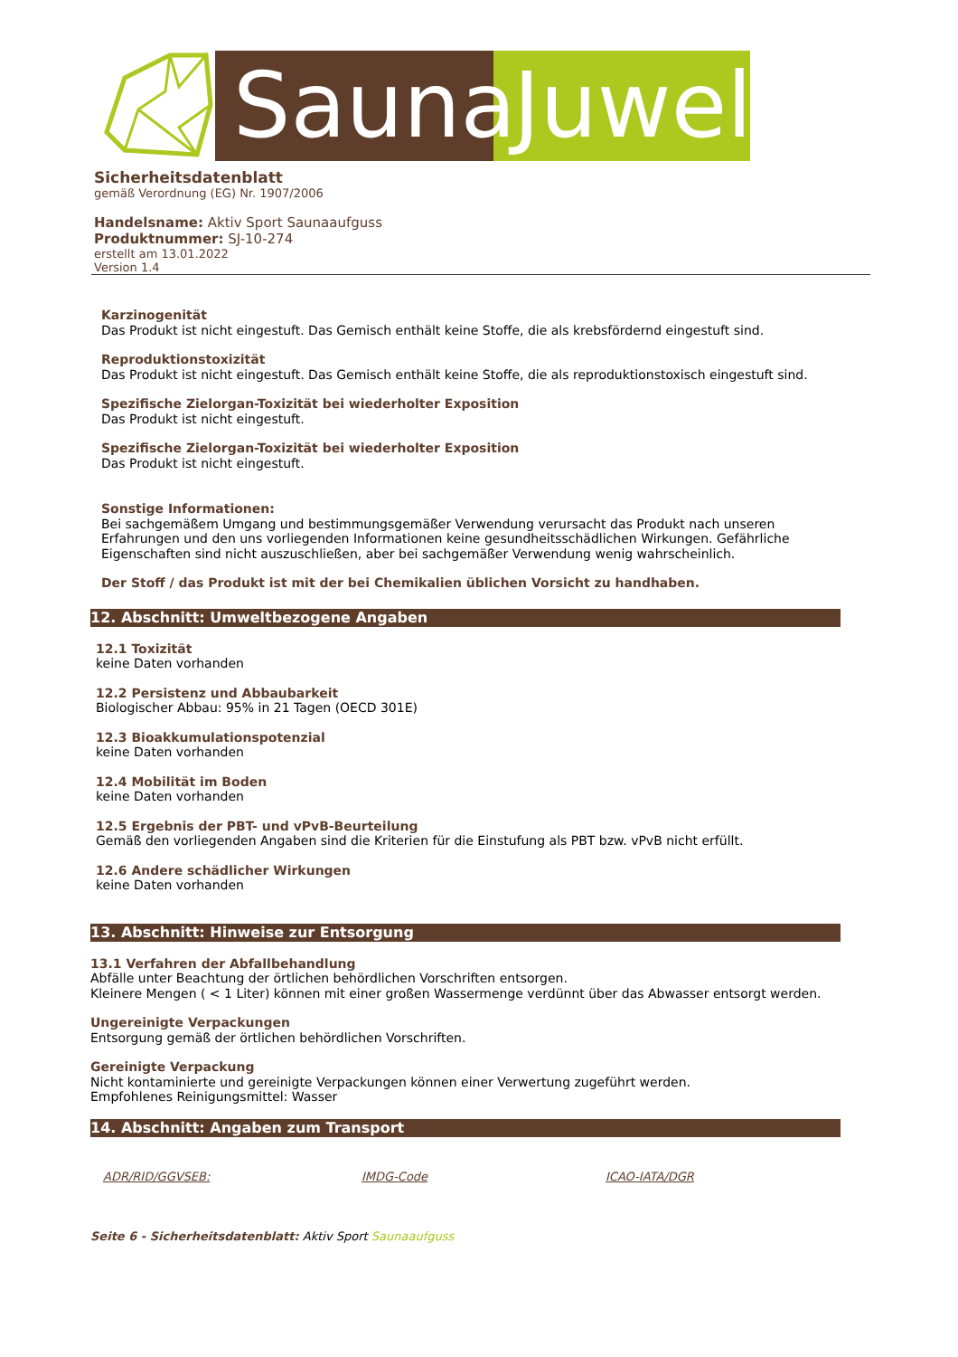Sauna
Juwel
Sicherheitsdatenblatt
gemäß Verordnung (EG) Nr. 1907/2006
Handelsname: Aktiv Sport Saunaaufguss
Produktnummer: SJ-10-274
erstellt am 13.01.2022
Version 1.4
Karzinogenität
Das Produkt ist nicht eingestuft. Das Gemisch enthält keine Stoffe, die als krebsfördernd eingestuft sind.
Reproduktionstoxizität
Das Produkt ist nicht eingestuft. Das Gemisch enthält keine Stoffe, die als reproduktionstoxisch eingestuft sind.
Spezifische Zielorgan-Toxizität bei wiederholter Exposition
Das Produkt ist nicht eingestuft.
Spezifische Zielorgan-Toxizität bei wiederholter Exposition
Das Produkt ist nicht eingestuft.
Sonstige Informationen:
Bei sachgemäßem Umgang und bestimmungsgemäßer Verwendung verursacht das Produkt nach unseren Erfahrungen und den uns vorliegenden Informationen keine gesundheitsschädlichen Wirkungen. Gefährliche Eigenschaften sind nicht auszuschließen, aber bei sachgemäßer Verwendung wenig wahrscheinlich.
Der Stoff / das Produkt ist mit der bei Chemikalien üblichen Vorsicht zu handhaben.
12. Abschnitt: Umweltbezogene Angaben
12.1 Toxizität
keine Daten vorhanden
12.2 Persistenz und Abbaubarkeit
Biologischer Abbau: 95% in 21 Tagen (OECD 301E)
12.3 Bioakkumulationspotenzial
keine Daten vorhanden
12.4 Mobilität im Boden
keine Daten vorhanden
12.5 Ergebnis der PBT- und vPvB-Beurteilung
Gemäß den vorliegenden Angaben sind die Kriterien für die Einstufung als PBT bzw. vPvB nicht erfüllt.
12.6 Andere schädlicher Wirkungen
keine Daten vorhanden
13. Abschnitt: Hinweise zur Entsorgung
13.1 Verfahren der Abfallbehandlung
Abfälle unter Beachtung der örtlichen behördlichen Vorschriften entsorgen.
Kleinere Mengen ( < 1 Liter) können mit einer großen Wassermenge verdünnt über das Abwasser entsorgt werden.
Ungereinigte Verpackungen
Entsorgung gemäß der örtlichen behördlichen Vorschriften.
Gereinigte Verpackung
Nicht kontaminierte und gereinigte Verpackungen können einer Verwertung zugeführt werden.
Empfohlenes Reinigungsmittel: Wasser
14. Abschnitt: Angaben zum Transport
ADR/RID/GGVSEB: IMDG-Code ICAO-IATA/DGR
Seite 6 - Sicherheitsdatenblatt: Aktiv Sport Saunaaufguss